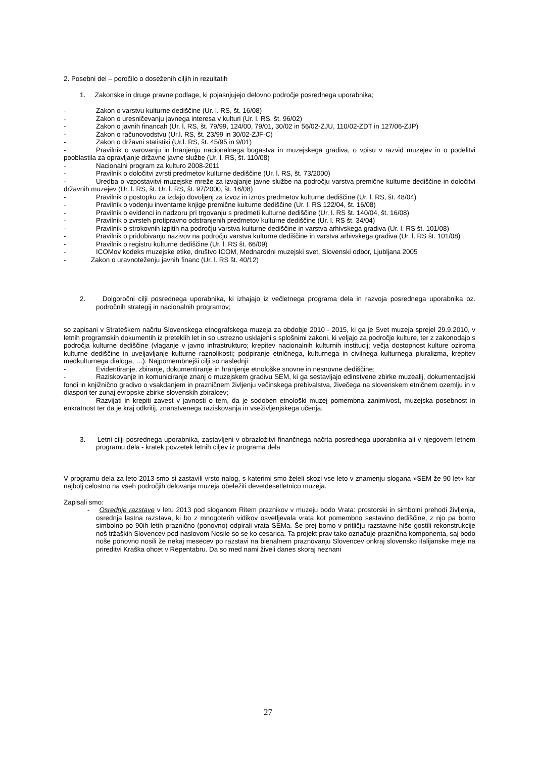2. Posebni del – poročilo o doseženih ciljih in rezultatih
1. Zakonske in druge pravne podlage, ki pojasnjujejo delovno področje posrednega uporabnika;
- Zakon o varstvu kulturne dediščine (Ur. l. RS, št. 16/08)
- Zakon o uresničevanju javnega interesa v kulturi (Ur. l. RS, št. 96/02)
- Zakon o javnih financah (Ur. l. RS, št. 79/99, 124/00, 79/01, 30/02 in 56/02-ZJU, 110/02-ZDT in 127/06-ZJP)
- Zakon o računovodstvu (Ur.l. RS, št. 23/99 in 30/02-ZJF-C)
- Zakon o državni statistiki (Ur.l. RS, št. 45/95 in 9/01)
- Pravilnik o varovanju in hranjenju nacionalnega bogastva in muzejskega gradiva, o vpisu v razvid muzejev in o podelitvi pooblastila za opravljanje državne javne službe (Ur. l. RS, št. 110/08)
- Nacionalni program za kulturo 2008-2011
- Pravilnik o določitvi zvrsti predmetov kulturne dediščine (Ur. l. RS, št. 73/2000)
- Uredba o vzpostavitvi muzejske mreže za izvajanje javne službe na področju varstva premične kulturne dediščine in določitvi državnih muzejev (Ur. l. RS, št. Ur. l. RS, št. 97/2000, št. 16/08)
- Pravilnik o postopku za izdajo dovoljenj za izvoz in iznos predmetov kulturne dediščine (Ur. l. RS, št. 48/04)
- Pravilnik o vodenju inventarne knjige premične kulturne dediščine (Ur. l. RS 122/04, št. 16/08)
- Pravilnik o evidenci in nadzoru pri trgovanju s predmeti kulturne dediščine (Ur. l. RS št. 140/04, št. 16/08)
- Pravilnik o zvrsteh protipravno odstranjenih predmetov kulturne dediščine (Ur. l. RS št. 34/04)
- Pravilnik o strokovnih izpitih na področju varstva kulturne dediščine in varstva arhivskega gradiva (Ur. l. RS št. 101/08)
- Pravilnik o pridobivanju nazivov na področju varstva kulturne dediščine in varstva arhivskega gradiva (Ur. l. RS št. 101/08)
- Pravilnik o registru kulturne dediščine (Ur. l. RS št. 66/09)
- ICOMov kodeks muzejske etike, društvo ICOM, Mednarodni muzejski svet, Slovenski odbor, Ljubljana 2005
- Zakon o uravnoteženju javnih financ (Ur. l. RS št. 40/12)
2. Dolgoročni cilji posrednega uporabnika, ki izhajajo iz večletnega programa dela in razvoja posrednega uporabnika oz. področnih strategij in nacionalnih programov;
so zapisani v Strateškem načrtu Slovenskega etnografskega muzeja za obdobje 2010 - 2015, ki ga je Svet muzeja sprejel 29.9.2010, v letnih programskih dokumentih iz preteklih let in so ustrezno usklajeni s splošnimi zakoni, ki veljajo za področje kulture, ter z zakonodajo s področja kulturne dediščine (vlaganje v javno infrastrukturo; krepitev nacionalnih kulturnih institucij; večja dostopnost kulture oziroma kulturne dediščine in uveljavljanje kulturne raznolikosti; podpiranje etničnega, kulturnega in civilnega kulturnega pluralizma, krepitev medkulturnega dialoga, …). Najpomembnejši cilji so naslednji:
- Evidentiranje, zbiranje, dokumentiranje in hranjenje etnološke snovne in nesnovne dediščine;
- Raziskovanje in komuniciranje znanj o muzejskem gradivu SEM, ki ga sestavljajo edinstvene zbirke muzealij, dokumentacijski fondi in knjižnično gradivo o vsakdanjem in prazničnem življenju večinskega prebivalstva, živečega na slovenskem etničnem ozemlju in v diaspori ter zunaj evropske zbirke slovenskih zbiralcev;
- Razvijati in krepiti zavest v javnosti o tem, da je sodoben etnološki muzej pomembna zanimivost, muzejska posebnost in enkratnost ter da je kraj odkritij, znanstvenega raziskovanja in vseživljenjskega učenja.
3. Letni cilji posrednega uporabnika, zastavljeni v obrazložitvi finančnega načrta posrednega uporabnika ali v njegovem letnem programu dela - kratek povzetek letnih ciljev iz programa dela
V programu dela za leto 2013 smo si zastavili vrsto nalog, s katerimi smo želeli skozi vse leto v znamenju slogana »SEM že 90 let« kar najbolj celostno na vseh področjih delovanja muzeja obeležiti devetdesetletnico muzeja.
Zapisali smo:
- Osrednje razstave v letu 2013 pod sloganom Ritem praznikov v muzeju bodo Vrata: prostorski in simbolni prehodi življenja, osrednja lastna razstava, ki bo z mnogoterih vidikov osvetljevala vrata kot pomembno sestavino dediščine, z njo pa bomo simbolno po 90ih letih praznično (ponovno) odpirali vrata SEMa. Še prej bomo v pritličju razstavne hiše gostili rekonstrukcije noš tržaških Slovencev pod naslovom Nosile so se ko cesarica. Ta projekt prav tako označuje praznična komponenta, saj bodo noše ponovno nosili že nekaj mesecev po razstavi na bienalnem praznovanju Slovencev onkraj slovensko italijanske meje na prireditvi Kraška ohcet v Repentabru. Da so med nami živeli danes skoraj neznani
27